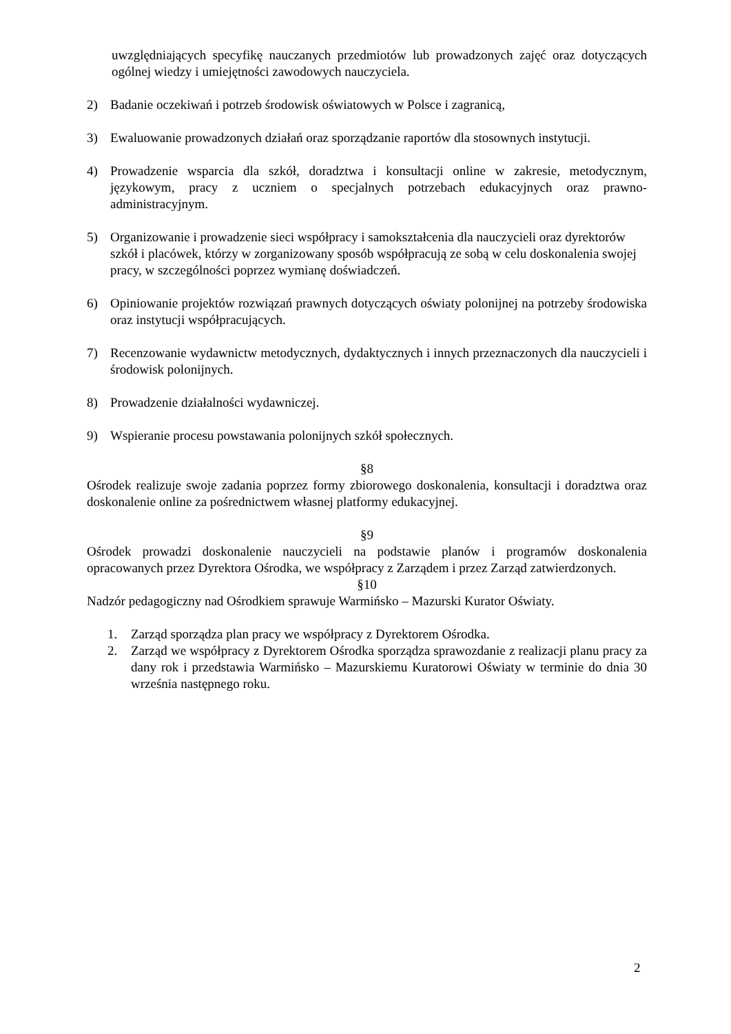uwzględniających specyfikę nauczanych przedmiotów lub prowadzonych zajęć oraz dotyczących ogólnej wiedzy i umiejętności zawodowych nauczyciela.
2) Badanie oczekiwań i potrzeb środowisk oświatowych w Polsce i zagranicą,
3) Ewaluowanie prowadzonych działań oraz sporządzanie raportów dla stosownych instytucji.
4) Prowadzenie wsparcia dla szkół, doradztwa i konsultacji online w zakresie, metodycznym, językowym, pracy z uczniem o specjalnych potrzebach edukacyjnych oraz prawno- administracyjnym.
5) Organizowanie i prowadzenie sieci współpracy i samokształcenia dla nauczycieli oraz dyrektorów szkół i placówek, którzy w zorganizowany sposób współpracują ze sobą w celu doskonalenia swojej pracy, w szczególności poprzez wymianę doświadczeń.
6) Opiniowanie projektów rozwiązań prawnych dotyczących oświaty polonijnej na potrzeby środowiska oraz instytucji współpracujących.
7) Recenzowanie wydawnictw metodycznych, dydaktycznych i innych przeznaczonych dla nauczycieli i środowisk polonijnych.
8) Prowadzenie działalności wydawniczej.
9) Wspieranie procesu powstawania polonijnych szkół społecznych.
§8
Ośrodek realizuje swoje zadania poprzez formy zbiorowego doskonalenia, konsultacji i doradztwa oraz doskonalenie online za pośrednictwem własnej platformy edukacyjnej.
§9
Ośrodek prowadzi doskonalenie nauczycieli na podstawie planów i programów doskonalenia opracowanych przez Dyrektora Ośrodka, we współpracy z Zarządem i przez Zarząd zatwierdzonych.
§10
Nadzór pedagogiczny nad Ośrodkiem sprawuje Warmińsko – Mazurski Kurator Oświaty.
1. Zarząd sporządza plan pracy we współpracy z Dyrektorem Ośrodka.
2. Zarząd we współpracy z Dyrektorem Ośrodka sporządza sprawozdanie z realizacji planu pracy za dany rok i przedstawia Warmińsko – Mazurskiemu Kuratorowi Oświaty w terminie do dnia 30 września następnego roku.
2